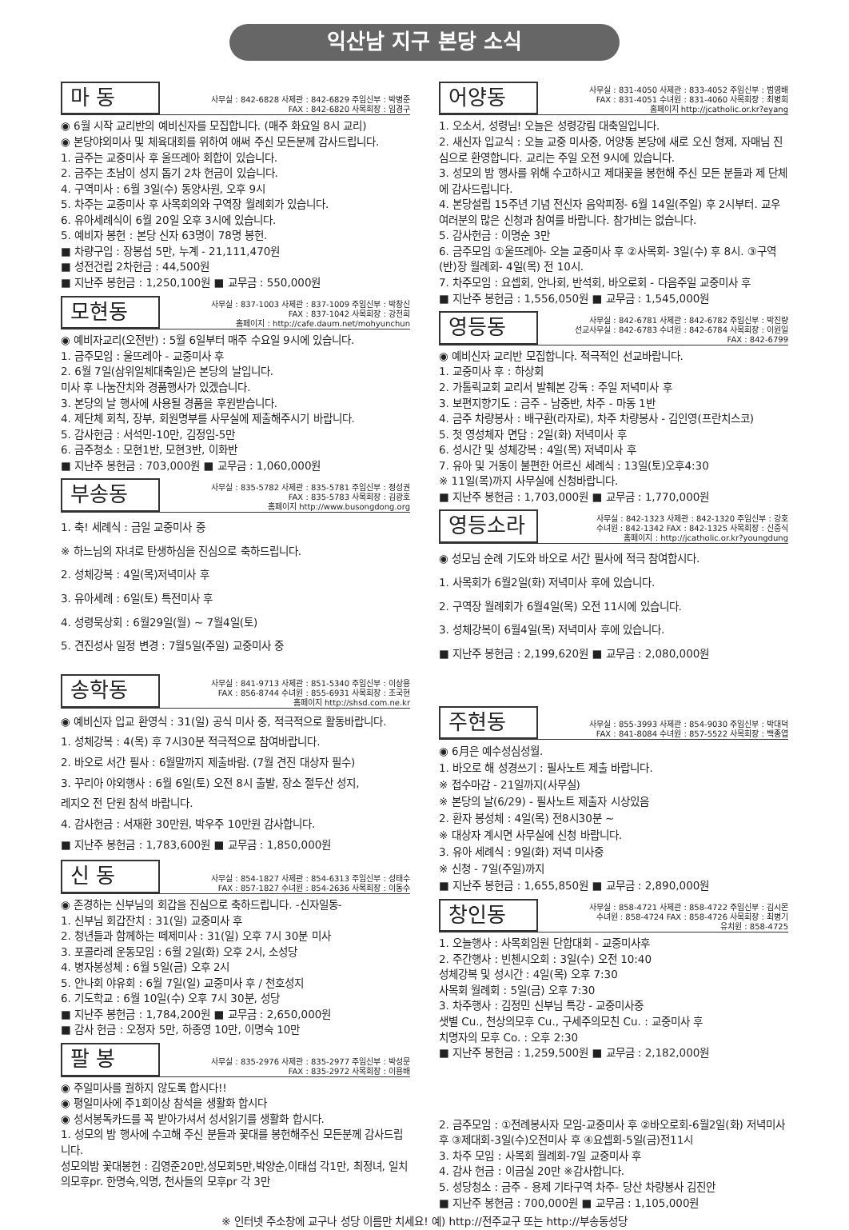익산남 지구 본당 소식
마 동
사무실 : 842-6828 사제관 : 842-6829 주임신부 : 박병준
FAX : 842-6820 사목회장 : 임경구
◉ 6월 시작 교리반의 예비신자를 모집합니다. (매주 화요일 8시 교리)
◉ 본당야외미사 및 체육대회를 위하여 애써 주신 모든분께 감사드립니다.
1. 금주는 교중미사 후 울뜨레아 회합이 있습니다.
2. 금주는 초남이 성지 돕기 2차 헌금이 있습니다.
4. 구역미사 : 6월 3일(수) 동양사원, 오후 9시
5. 차주는 교중미사 후 사목회의와 구역장 월례회가 있습니다.
6. 유아세례식이 6월 20일 오후 3시에 있습니다.
5. 예비자 봉헌 : 본당 신자 63명이 78명 봉헌.
■ 차량구입 : 장봉섭 5만, 누계 - 21,111,470원
■ 성전건립 2차헌금 : 44,500원
■ 지난주 봉헌금 : 1,250,100원 ■ 교무금 : 550,000원
모현동
사무실 : 837-1003 사제관 : 837-1009 주임신부 : 박창신
FAX : 837-1042 사목회장 : 강천희
홈페이지 : http://cafe.daum.net/mohyunchun
◉ 예비자교리(오전반) : 5월 6일부터 매주 수요일 9시에 있습니다.
1. 금주모임 : 울뜨레아 - 교중미사 후
2. 6월 7일(삼위일체대축일)은 본당의 날입니다.
미사 후 나눔잔치와 경품행사가 있겠습니다.
3. 본당의 날 행사에 사용될 경품을 후원받습니다.
4. 제단체 회칙, 장부, 회원명부를 사무실에 제출해주시기 바랍니다.
5. 감사헌금 : 서석민-10만, 김정임-5만
6. 금주청소 : 모현1반, 모현3반, 이화반
■ 지난주 봉헌금 : 703,000원 ■ 교무금 : 1,060,000원
부송동
사무실 : 835-5782 사제관 : 835-5781 주임신부 : 정성권
FAX : 835-5783 사목회장 : 김광호
홈페이지 http://www.busongdong.org
1. 축! 세례식 : 금일 교중미사 중
※ 하느님의 자녀로 탄생하심을 진심으로 축하드립니다.
2. 성체강복 : 4일(목)저녁미사 후
3. 유아세례 : 6일(토) 특전미사 후
4. 성령묵상회 : 6월29일(월) ~ 7월4일(토)
5. 견진성사 일정 변경 : 7월5일(주일) 교중미사 중
송학동
사무실 : 841-9713 사제관 : 851-5340 주임신부 : 이상용
FAX : 856-8744 수녀원 : 855-6931 사목회장 : 조국현
홈페이지 http://shsd.com.ne.kr
◉ 예비신자 입교 환영식 : 31(일) 공식 미사 중, 적극적으로 활동바랍니다.
1. 성체강복 : 4(목) 후 7시30분 적극적으로 참여바랍니다.
2. 바오로 서간 필사 : 6월말까지 제출바람. (7월 견진 대상자 필수)
3. 꾸리아 야외행사 : 6월 6일(토) 오전 8시 출발, 장소 절두산 성지,
레지오 전 단원 참석 바랍니다.
4. 감사헌금 : 서재환 30만원, 박우주 10만원 감사합니다.
■ 지난주 봉헌금 : 1,783,600원 ■ 교무금 : 1,850,000원
신 동
사무실 : 854-1827 사제관 : 854-6313 주임신부 : 성태수
FAX : 857-1827 수녀원 : 854-2636 사목회장 : 이동수
◉ 존경하는 신부님의 회갑을 진심으로 축하드립니다. -신자일동-
1. 신부님 회갑잔치 : 31(일) 교중미사 후
2. 청년들과 함께하는 떼제미사 : 31(일) 오후 7시 30분 미사
3. 포콜라레 운동모임 : 6월 2일(화) 오후 2시, 소성당
4. 병자봉성체 : 6월 5일(금) 오후 2시
5. 안나회 야유회 : 6월 7일(일) 교중미사 후 / 천호성지
6. 기도학교 : 6월 10일(수) 오후 7시 30분, 성당
■ 지난주 봉헌금 : 1,784,200원 ■ 교무금 : 2,650,000원
■ 감사 헌금 : 오정자 5만, 하종영 10만, 이명숙 10만
팔 봉
사무실 : 835-2976 사제관 : 835-2977 주임신부 : 박성문
FAX : 835-2972 사목회장 : 이용배
◉ 주일미사를 궐하지 않도록 합시다!!
◉ 평일미사에 주1회이상 참석을 생활화 합시다
◉ 성서봉독카드를 꼭 받아가셔서 성서읽기를 생활화 합시다.
1. 성모의 밤 행사에 수고해 주신 분들과 꽃대를 봉헌해주신 모든분께 감사드립니다.
성모의밤 꽃대봉헌 : 김영준20만,성모회5만,박양순,이태섭 각1만, 최정녀, 일치의모후pr. 한명숙,익명, 천사들의 모후pr 각 3만
어양동
사무실 : 831-4050 사제관 : 833-4052 주임신부 : 범영배
FAX : 831-4051 수녀원 : 831-4060 사목회장 : 최병희
홈페이지 http://jcatholic.or.kr?eyang
1. 오소서, 성령님! 오늘은 성령강림 대축일입니다.
2. 새신자 입교식 : 오늘 교중 미사중, 어양동 본당에 새로 오신 형제, 자매님 진심으로 환영합니다. 교리는 주일 오전 9시에 있습니다.
3. 성모의 밤 행사를 위해 수고하시고 제대꽃을 봉헌해 주신 모든 분들과 제 단체에 감사드립니다.
4. 본당설립 15주년 기념 전신자 음악피정- 6월 14일(주일) 후 2시부터. 교우 여러분의 많은 신청과 참여를 바랍니다. 참가비는 없습니다.
5. 감사헌금 : 이명순 3만
6. 금주모임 ①울뜨레아- 오늘 교중미사 후 ②사목회- 3일(수) 후 8시. ③구역(반)장 월례회- 4일(목) 전 10시.
7. 차주모임 : 요셉회, 안나회, 반석회, 바오로회 - 다음주일 교중미사 후
■ 지난주 봉헌금 : 1,556,050원 ■ 교무금 : 1,545,000원
영등동
사무실 : 842-6781 사제관 : 842-6782 주임신부 : 박진량
선교사무실 : 842-6783 수녀원 : 842-6784 사목회장 : 이원일
FAX : 842-6799
◉ 예비신자 교리반 모집합니다. 적극적인 선교바랍니다.
1. 교중미사 후 : 하상회
2. 가톨릭교회 교리서 발췌본 강독 : 주일 저녁미사 후
3. 보편지향기도 : 금주 - 남중반, 차주 - 마동 1반
4. 금주 차량봉사 : 배구환(라자로), 차주 차량봉사 - 김인영(프란치스코)
5. 첫 영성체자 면담 : 2일(화) 저녁미사 후
6. 성시간 및 성체강복 : 4일(목) 저녁미사 후
7. 유아 및 거동이 불편한 어르신 세례식 : 13일(토)오후4:30
※ 11일(목)까지 사무실에 신청바랍니다.
■ 지난주 봉헌금 : 1,703,000원 ■ 교무금 : 1,770,000원
영등소라
사무실 : 842-1323 사제관 : 842-1320 주임신부 : 강호
수녀원 : 842-1342 FAX : 842-1325 사목회장 : 신중식
홈페이지 : http://jcatholic.or.kr?youngdung
◉ 성모님 순례 기도와 바오로 서간 필사에 적극 참여합시다.
1. 사목회가 6월2일(화) 저녁미사 후에 있습니다.
2. 구역장 월례회가 6월4일(목) 오전 11시에 있습니다.
3. 성체강복이 6월4일(목) 저녁미사 후에 있습니다.
■ 지난주 봉헌금 : 2,199,620원 ■ 교무금 : 2,080,000원
주현동
사무실 : 855-3993 사제관 : 854-9030 주임신부 : 박대덕
FAX : 841-8084 수녀원 : 857-5522 사목회장 : 백종엽
◉ 6月은 예수성심성월.
1. 바오로 해 성경쓰기 : 필사노트 제출 바랍니다.
※ 접수마감 - 21일까지(사무실)
※ 본당의 날(6/29) - 필사노트 제출자 시상있음
2. 환자 봉성체 : 4일(목) 전8시30분 ~
※ 대상자 계시면 사무실에 신청 바랍니다.
3. 유아 세례식 : 9일(화) 저녁 미사중
※ 신청 - 7일(주일)까지
■ 지난주 봉헌금 : 1,655,850원 ■ 교무금 : 2,890,000원
창인동
사무실 : 858-4721 사제관 : 858-4722 주임신부 : 김시몬
수녀원 : 858-4724 FAX : 858-4726 사목회장 : 최병기
유치원 : 858-4725
1. 오늘행사 : 사목회임원 단합대회 - 교중미사후
2. 주간행사 : 빈첸시오회 : 3일(수) 오전 10:40
성체강복 및 성시간 : 4일(목) 오후 7:30
사목회 월례회 : 5일(금) 오후 7:30
3. 차주행사 : 김정민 신부님 특강 - 교중미사중
샛별 Cu., 천상의모후 Cu., 구세주의모친 Cu. : 교중미사 후
치명자의 모후 Co. : 오후 2:30
■ 지난주 봉헌금 : 1,259,500원 ■ 교무금 : 2,182,000원
2. 금주모임 : ①전례봉사자 모임-교중미사 후 ②바오로회-6월2일(화) 저녁미사 후 ③제대회-3일(수)오전미사 후 ④요셉회-5일(금)전11시
3. 차주 모임 : 사목회 월례회-7일 교중미사 후
4. 감사 헌금 : 이금실 20만 ※감사합니다.
5. 성당청소 : 금주 - 용제 기타구역 차주- 당산 차량봉사 김진안
■ 지난주 봉헌금 : 700,000원 ■ 교무금 : 1,105,000원
※ 인터넷 주소창에 교구나 성당 이름만 치세요! 예) http://전주교구 또는 http://부송동성당